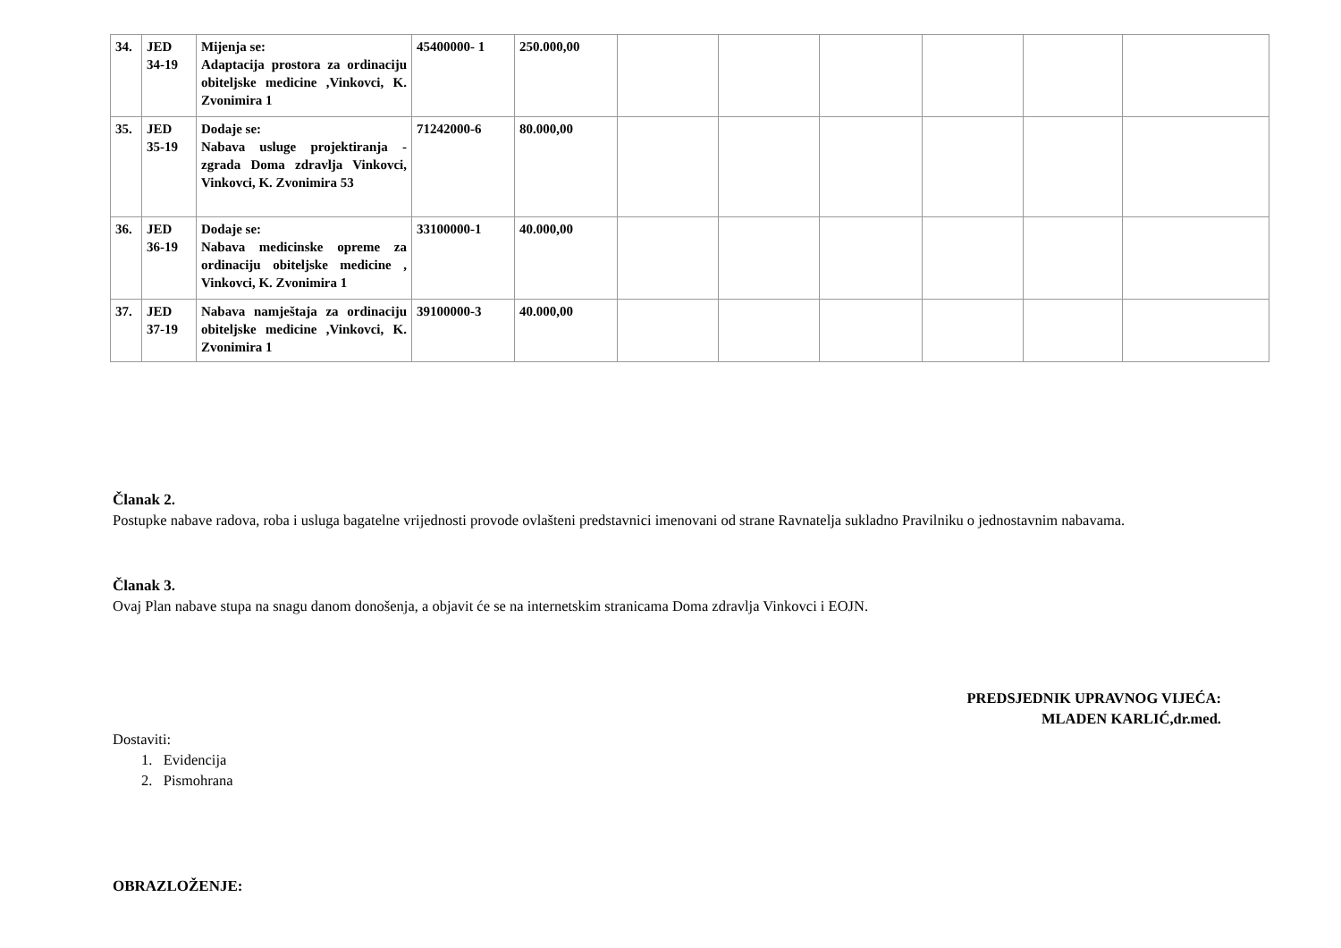| 34. | JED 34-19 | Mijenja se: Adaptacija prostora za ordinaciju obiteljske medicine ,Vinkovci, K. Zvonimira 1 | 45400000- 1 | 250.000,00 | | | | | | |
| 35. | JED 35-19 | Dodaje se: Nabava usluge projektiranja - zgrada Doma zdravlja Vinkovci, Vinkovci, K. Zvonimira 53 | 71242000-6 | 80.000,00 | | | | | | |
| 36. | JED 36-19 | Dodaje se: Nabava medicinske opreme za ordinaciju obiteljske medicine , Vinkovci, K. Zvonimira 1 | 33100000-1 | 40.000,00 | | | | | | |
| 37. | JED 37-19 | Nabava namještaja za ordinaciju obiteljske medicine ,Vinkovci, K. Zvonimira 1 | 39100000-3 | 40.000,00 | | | | | | |
Članak 2.
Postupke nabave radova, roba i usluga bagatelne vrijednosti provode ovlašteni predstavnici imenovani od strane Ravnatelja sukladno Pravilniku o jednostavnim nabavama.
Članak 3.
Ovaj Plan nabave stupa na snagu danom donošenja, a objavit će se na internetskim stranicama Doma zdravlja Vinkovci i EOJN.
PREDSJEDNIK UPRAVNOG VIJEĆA:
MLADEN KARLIĆ,dr.med.
Dostaviti:
1. Evidencija
2. Pismohrana
OBRAZLOŽENJE: